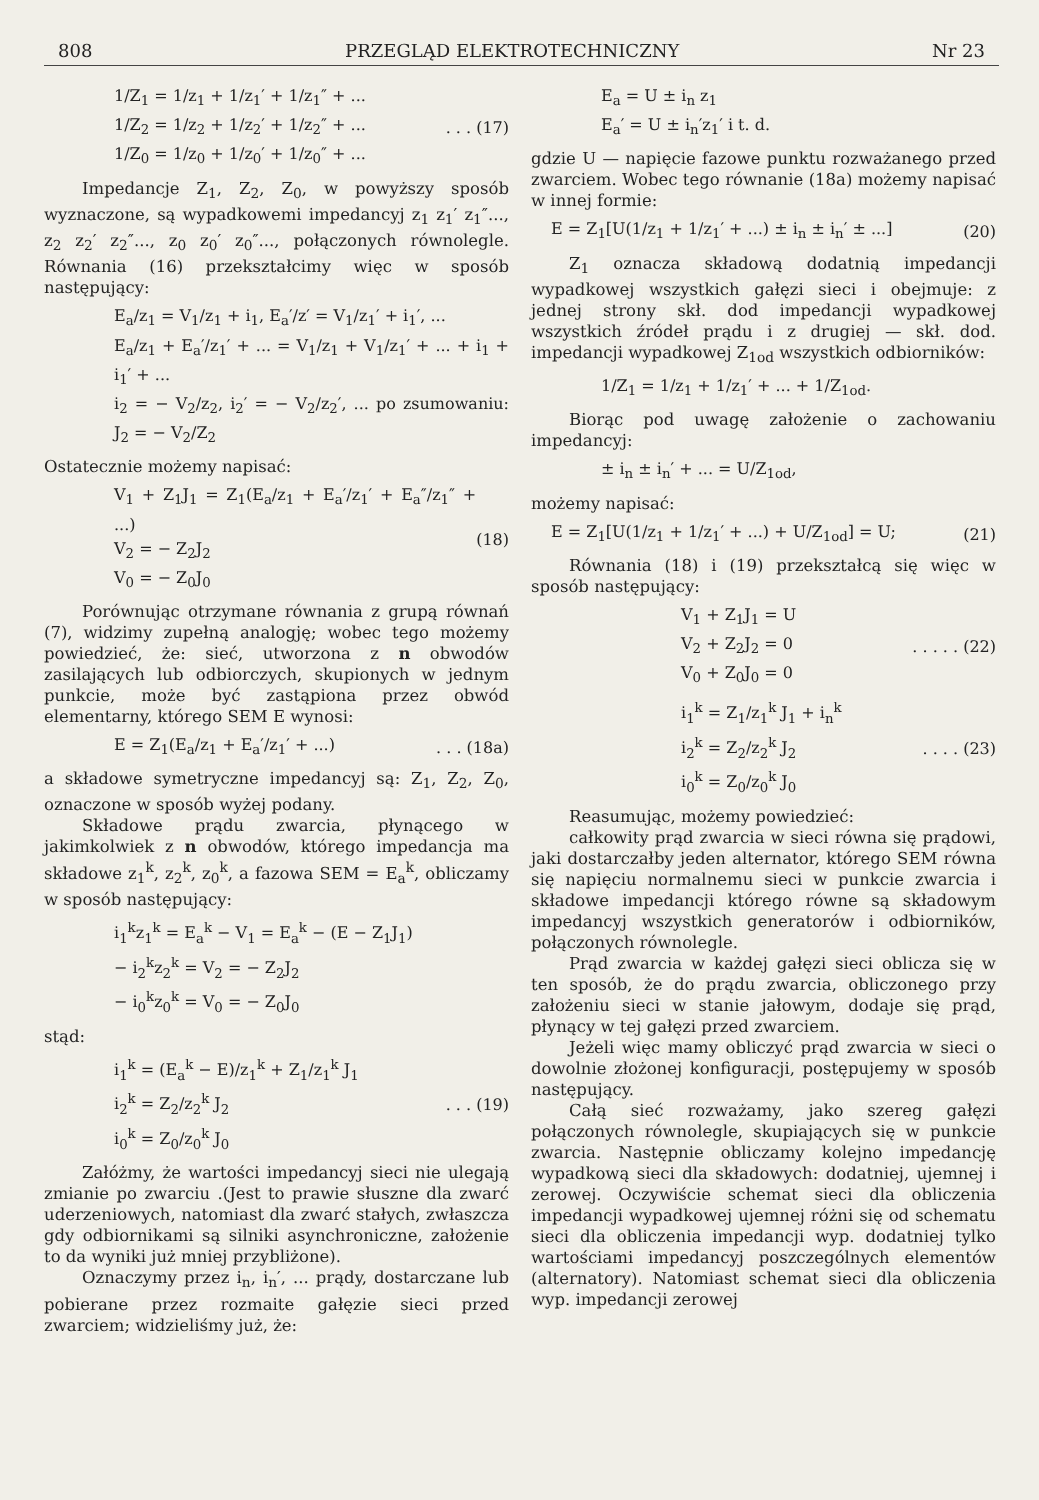808 PRZEGLĄD ELEKTROTECHNICZNY Nr 23
1/Z<sub>1</sub> = 1/z<sub>1</sub> + 1/z<sub>1</sub>′ + 1/z<sub>1</sub>″ + ...
1/Z<sub>2</sub> = 1/z<sub>2</sub> + 1/z<sub>2</sub>′ + 1/z<sub>2</sub>″ + ...
1/Z<sub>0</sub> = 1/z<sub>0</sub> + 1/z<sub>0</sub>′ + 1/z<sub>0</sub>″ + ...
. . . (17)
Impedancje Z<sub>1</sub>, Z<sub>2</sub>, Z<sub>0</sub>, w powyższy sposób wyznaczone, są wypadkowemi impedancyj z<sub>1</sub> z<sub>1</sub>′ z<sub>1</sub>″..., z<sub>2</sub> z<sub>2</sub>′ z<sub>2</sub>″..., z<sub>0</sub> z<sub>0</sub>′ z<sub>0</sub>″..., połączonych równolegle. Równania (16) przekształcimy więc w sposób następujący:
E<sub>a</sub>/z<sub>1</sub> = V<sub>1</sub>/z<sub>1</sub> + i<sub>1</sub>, E<sub>a</sub>′/z′ = V<sub>1</sub>/z<sub>1</sub>′ + i<sub>1</sub>′, ...
E<sub>a</sub>/z<sub>1</sub> + E<sub>a</sub>′/z<sub>1</sub>′ + ... = V<sub>1</sub>/z<sub>1</sub> + V<sub>1</sub>/z<sub>1</sub>′ + ... + i<sub>1</sub> + i<sub>1</sub>′ + ...
i<sub>2</sub> = − V<sub>2</sub>/z<sub>2</sub>, i<sub>2</sub>′ = − V<sub>2</sub>/z<sub>2</sub>′, ... po zsumowaniu: J<sub>2</sub> = − V<sub>2</sub>/Z<sub>2</sub>
Ostatecznie możemy napisać:
V<sub>1</sub> + Z<sub>1</sub>J<sub>1</sub> = Z<sub>1</sub>(E<sub>a</sub>/z<sub>1</sub> + E<sub>a</sub>′/z<sub>1</sub>′ + E<sub>a</sub>″/z<sub>1</sub>″ + ...)
V<sub>2</sub> = − Z<sub>2</sub>J<sub>2</sub>
V<sub>0</sub> = − Z<sub>0</sub>J<sub>0</sub>
(18)
Porównując otrzymane równania z grupą równań (7), widzimy zupełną analogję; wobec tego możemy powiedzieć, że: sieć, utworzona z n obwodów zasilających lub odbiorczych, skupionych w jednym punkcie, może być zastąpiona przez obwód elementarny, którego SEM E wynosi:
E = Z<sub>1</sub>(E<sub>a</sub>/z<sub>1</sub> + E<sub>a</sub>′/z<sub>1</sub>′ + ...)
. . . (18a)
a składowe symetryczne impedancyj są: Z<sub>1</sub>, Z<sub>2</sub>, Z<sub>0</sub>, oznaczone w sposób wyżej podany.
Składowe prądu zwarcia, płynącego w jakimkolwiek z n obwodów, którego impedancja ma składowe z<sub>1</sub><sup>k</sup>, z<sub>2</sub><sup>k</sup>, z<sub>0</sub><sup>k</sup>, a fazowa SEM = E<sub>a</sub><sup>k</sup>, obliczamy w sposób następujący:
i<sub>1</sub><sup>k</sup>z<sub>1</sub><sup>k</sup> = E<sub>a</sub><sup>k</sup> − V<sub>1</sub> = E<sub>a</sub><sup>k</sup> − (E − Z<sub>1</sub>J<sub>1</sub>)
− i<sub>2</sub><sup>k</sup>z<sub>2</sub><sup>k</sup> = V<sub>2</sub> = − Z<sub>2</sub>J<sub>2</sub>
− i<sub>0</sub><sup>k</sup>z<sub>0</sub><sup>k</sup> = V<sub>0</sub> = − Z<sub>0</sub>J<sub>0</sub>
stąd:
i<sub>1</sub><sup>k</sup> = (E<sub>a</sub><sup>k</sup> − E)/z<sub>1</sub><sup>k</sup> + Z<sub>1</sub>/z<sub>1</sub><sup>k</sup> J<sub>1</sub>
i<sub>2</sub><sup>k</sup> = Z<sub>2</sub>/z<sub>2</sub><sup>k</sup> J<sub>2</sub>
i<sub>0</sub><sup>k</sup> = Z<sub>0</sub>/z<sub>0</sub><sup>k</sup> J<sub>0</sub>
. . . (19)
Załóżmy, że wartości impedancyj sieci nie ulegają zmianie po zwarciu .(Jest to prawie słuszne dla zwarć uderzeniowych, natomiast dla zwarć stałych, zwłaszcza gdy odbiornikami są silniki asynchroniczne, założenie to da wyniki już mniej przybliżone).
Oznaczymy przez i<sub>n</sub>, i<sub>n</sub>′, ... prądy, dostarczane lub pobierane przez rozmaite gałęzie sieci przed zwarciem; widzieliśmy już, że:
E<sub>a</sub> = U ± i<sub>n</sub> z<sub>1</sub>
E<sub>a</sub>′ = U ± i<sub>n</sub>′z<sub>1</sub>′ i t. d.
gdzie U — napięcie fazowe punktu rozważanego przed zwarciem. Wobec tego równanie (18a) możemy napisać w innej formie:
E = Z<sub>1</sub>[U(1/z<sub>1</sub> + 1/z<sub>1</sub>′ + ...) ± i<sub>n</sub> ± i<sub>n</sub>′ ± ...]
(20)
Z<sub>1</sub> oznacza składową dodatnią impedancji wypadkowej wszystkich gałęzi sieci i obejmuje: z jednej strony skł. dod impedancji wypadkowej wszystkich źródeł prądu i z drugiej — skł. dod. impedancji wypadkowej Z<sub>1od</sub> wszystkich odbiorników:
1/Z<sub>1</sub> = 1/z<sub>1</sub> + 1/z<sub>1</sub>′ + ... + 1/Z<sub>1od</sub>.
Biorąc pod uwagę założenie o zachowaniu impedancyj:
± i<sub>n</sub> ± i<sub>n</sub>′ + ... = U/Z<sub>1od</sub>,
możemy napisać:
E = Z<sub>1</sub>[U(1/z<sub>1</sub> + 1/z<sub>1</sub>′ + ...) + U/Z<sub>1od</sub>] = U;
(21)
Równania (18) i (19) przekształcą się więc w sposób następujący:
V<sub>1</sub> + Z<sub>1</sub>J<sub>1</sub> = U
V<sub>2</sub> + Z<sub>2</sub>J<sub>2</sub> = 0
V<sub>0</sub> + Z<sub>0</sub>J<sub>0</sub> = 0
. . . . . (22)
i<sub>1</sub><sup>k</sup> = Z<sub>1</sub>/z<sub>1</sub><sup>k</sup> J<sub>1</sub> + i<sub>n</sub><sup>k</sup>
i<sub>2</sub><sup>k</sup> = Z<sub>2</sub>/z<sub>2</sub><sup>k</sup> J<sub>2</sub>
i<sub>0</sub><sup>k</sup> = Z<sub>0</sub>/z<sub>0</sub><sup>k</sup> J<sub>0</sub>
. . . . (23)
Reasumując, możemy powiedzieć:
całkowity prąd zwarcia w sieci równa się prądowi, jaki dostarczałby jeden alternator, którego SEM równa się napięciu normalnemu sieci w punkcie zwarcia i składowe impedancji którego równe są składowym impedancyj wszystkich generatorów i odbiorników, połączonych równolegle.
Prąd zwarcia w każdej gałęzi sieci oblicza się w ten sposób, że do prądu zwarcia, obliczonego przy założeniu sieci w stanie jałowym, dodaje się prąd, płynący w tej gałęzi przed zwarciem.
Jeżeli więc mamy obliczyć prąd zwarcia w sieci o dowolnie złożonej konfiguracji, postępujemy w sposób następujący.
Całą sieć rozważamy, jako szereg gałęzi połączonych równolegle, skupiających się w punkcie zwarcia. Następnie obliczamy kolejno impedancję wypadkową sieci dla składowych: dodatniej, ujemnej i zerowej. Oczywiście schemat sieci dla obliczenia impedancji wypadkowej ujemnej różni się od schematu sieci dla obliczenia impedancji wyp. dodatniej tylko wartościami impedancyj poszczególnych elementów (alternatory). Natomiast schemat sieci dla obliczenia wyp. impedancji zerowej